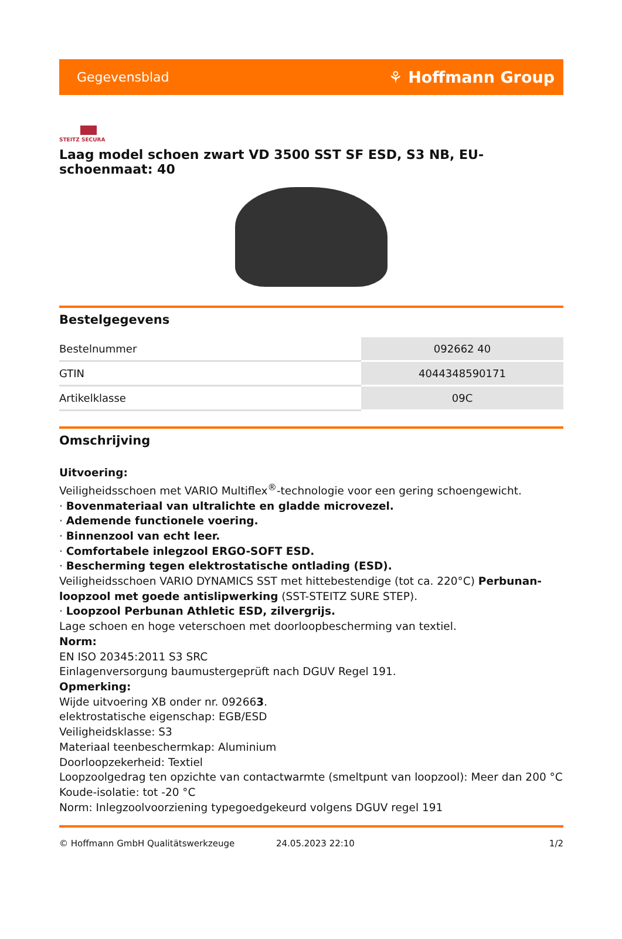Gegevensblad ⚘ Hoffmann Group
STEITZ SECURA
Laag model schoen zwart VD 3500 SST SF ESD, S3 NB, EU-schoenmaat: 40
Bestelgegevens
| Bestelnummer | 092662 40 |
| GTIN | 4044348590171 |
| Artikelklasse | 09C |
Omschrijving
Uitvoering:
Veiligheidsschoen met VARIO Multiflex<sup>®</sup>-technologie voor een gering schoengewicht.
· Bovenmateriaal van ultralichte en gladde microvezel.
· Ademende functionele voering.
· Binnenzool van echt leer.
· Comfortabele inlegzool ERGO-SOFT ESD.
· Bescherming tegen elektrostatische ontlading (ESD).
Veiligheidsschoen VARIO DYNAMICS SST met hittebestendige (tot ca. 220°C) Perbunan-loopzool met goede antislipwerking (SST-STEITZ SURE STEP).
· Loopzool Perbunan Athletic ESD, zilvergrijs.
Lage schoen en hoge veterschoen met doorloopbescherming van textiel.
Norm:
EN ISO 20345:2011 S3 SRC
Einlagenversorgung baumustergeprüft nach DGUV Regel 191.
Opmerking:
Wijde uitvoering XB onder nr. 092663.
elektrostatische eigenschap: EGB/ESD
Veiligheidsklasse: S3
Materiaal teenbeschermkap: Aluminium
Doorloopzekerheid: Textiel
Loopzoolgedrag ten opzichte van contactwarmte (smeltpunt van loopzool): Meer dan 200 °C
Koude-isolatie: tot -20 °C
Norm: Inlegzoolvoorziening typegoedgekeurd volgens DGUV regel 191
© Hoffmann GmbH Qualitätswerkzeuge 24.05.2023 22:10 1/2